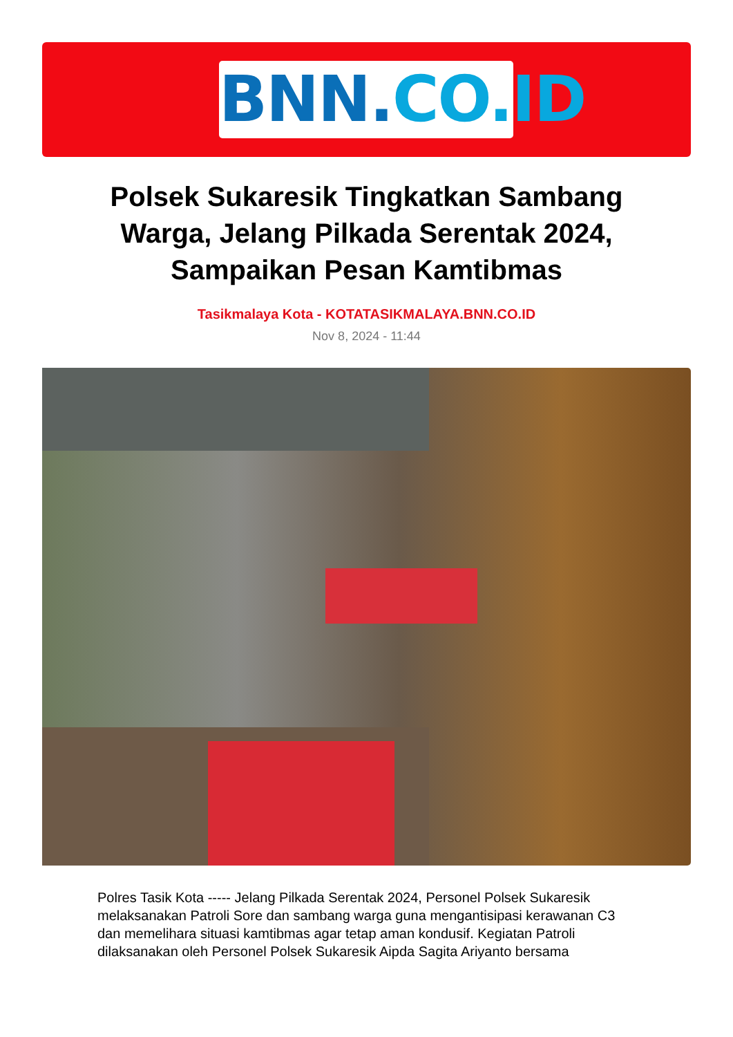BNN.CO.ID
Polsek Sukaresik Tingkatkan Sambang Warga, Jelang Pilkada Serentak 2024, Sampaikan Pesan Kamtibmas
Tasikmalaya Kota - KOTATASIKMALAYA.BNN.CO.ID
Nov 8, 2024 - 11:44
Polres Tasik Kota ----- Jelang Pilkada Serentak 2024, Personel Polsek Sukaresik melaksanakan Patroli Sore dan sambang warga guna mengantisipasi kerawanan C3 dan memelihara situasi kamtibmas agar tetap aman kondusif. Kegiatan Patroli dilaksanakan oleh Personel Polsek Sukaresik Aipda Sagita Ariyanto bersama